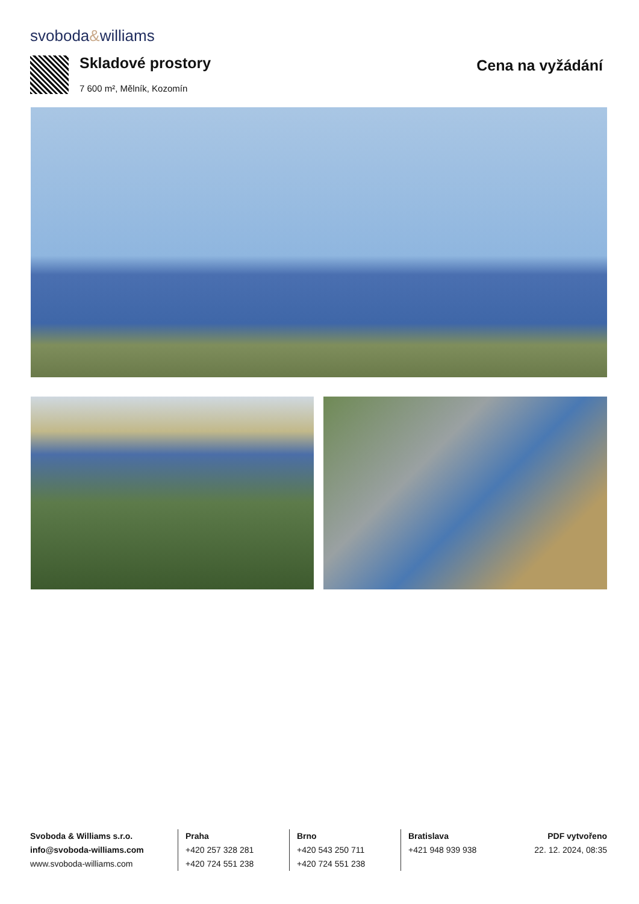svoboda&williams
Skladové prostory
7 600 m², Mělník, Kozomín
Cena na vyžádání
Svoboda & Williams s.r.o.
info@svoboda-williams.com
www.svoboda-williams.com
Praha
+420 257 328 281
+420 724 551 238
Brno
+420 543 250 711
+420 724 551 238
Bratislava
+421 948 939 938
PDF vytvořeno
22. 12. 2024, 08:35